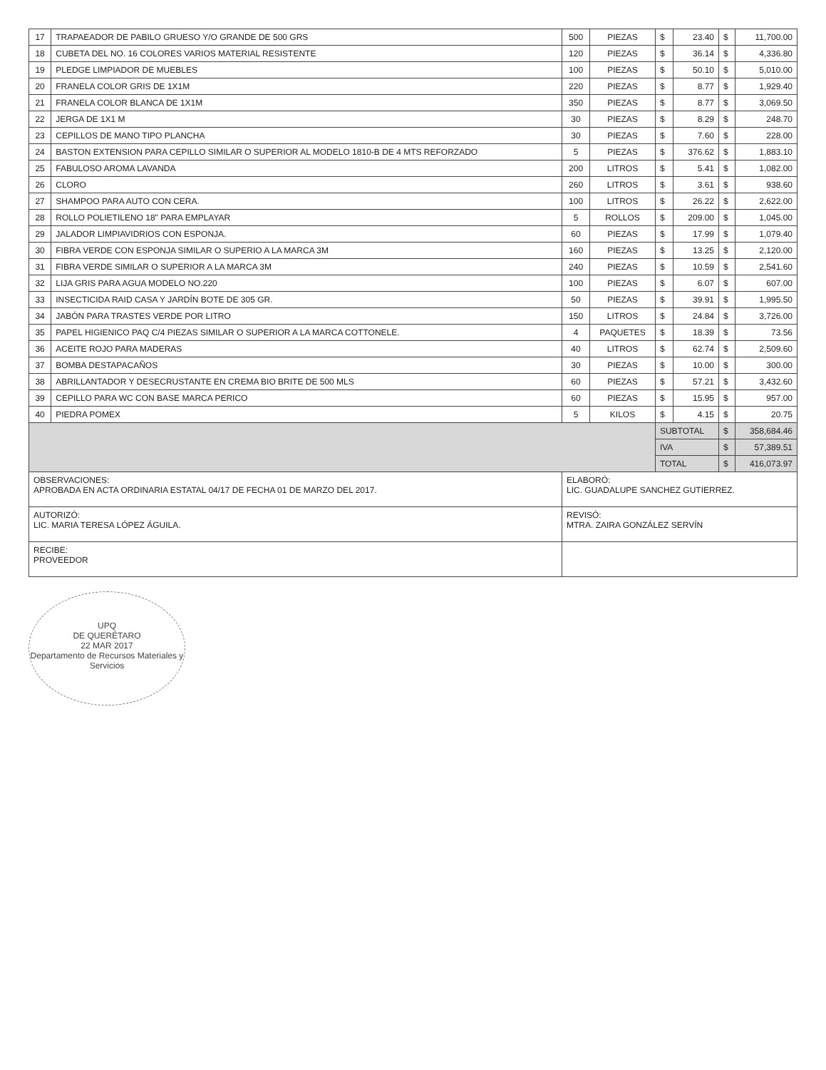| 17 | TRAPAEADOR DE PABILO GRUESO Y/O GRANDE DE 500 GRS | 500 | PIEZAS | $ | 23.40 | $ | 11,700.00 |
| 18 | CUBETA DEL NO. 16 COLORES VARIOS MATERIAL RESISTENTE | 120 | PIEZAS | $ | 36.14 | $ | 4,336.80 |
| 19 | PLEDGE LIMPIADOR DE MUEBLES | 100 | PIEZAS | $ | 50.10 | $ | 5,010.00 |
| 20 | FRANELA COLOR GRIS DE 1X1M | 220 | PIEZAS | $ | 8.77 | $ | 1,929.40 |
| 21 | FRANELA COLOR BLANCA DE 1X1M | 350 | PIEZAS | $ | 8.77 | $ | 3,069.50 |
| 22 | JERGA DE 1X1 M | 30 | PIEZAS | $ | 8.29 | $ | 248.70 |
| 23 | CEPILLOS DE MANO TIPO PLANCHA | 30 | PIEZAS | $ | 7.60 | $ | 228.00 |
| 24 | BASTON EXTENSION PARA CEPILLO SIMILAR O SUPERIOR AL MODELO 1810-B DE 4 MTS REFORZADO | 5 | PIEZAS | $ | 376.62 | $ | 1,883.10 |
| 25 | FABULOSO AROMA LAVANDA | 200 | LITROS | $ | 5.41 | $ | 1,082.00 |
| 26 | CLORO | 260 | LITROS | $ | 3.61 | $ | 938.60 |
| 27 | SHAMPOO PARA AUTO CON CERA. | 100 | LITROS | $ | 26.22 | $ | 2,622.00 |
| 28 | ROLLO POLIETILENO 18" PARA EMPLAYAR | 5 | ROLLOS | $ | 209.00 | $ | 1,045.00 |
| 29 | JALADOR LIMPIAVIDRIOS CON ESPONJA. | 60 | PIEZAS | $ | 17.99 | $ | 1,079.40 |
| 30 | FIBRA VERDE CON ESPONJA SIMILAR O SUPERIO A LA MARCA 3M | 160 | PIEZAS | $ | 13.25 | $ | 2,120.00 |
| 31 | FIBRA VERDE SIMILAR O SUPERIOR A LA MARCA 3M | 240 | PIEZAS | $ | 10.59 | $ | 2,541.60 |
| 32 | LIJA GRIS PARA AGUA MODELO NO.220 | 100 | PIEZAS | $ | 6.07 | $ | 607.00 |
| 33 | INSECTICIDA RAID CASA Y JARDÍN BOTE DE 305 GR. | 50 | PIEZAS | $ | 39.91 | $ | 1,995.50 |
| 34 | JABÓN PARA TRASTES VERDE POR LITRO | 150 | LITROS | $ | 24.84 | $ | 3,726.00 |
| 35 | PAPEL HIGIENICO PAQ C/4 PIEZAS SIMILAR O SUPERIOR A LA MARCA COTTONELE. | 4 | PAQUETES | $ | 18.39 | $ | 73.56 |
| 36 | ACEITE ROJO PARA MADERAS | 40 | LITROS | $ | 62.74 | $ | 2,509.60 |
| 37 | BOMBA DESTAPACAÑOS | 30 | PIEZAS | $ | 10.00 | $ | 300.00 |
| 38 | ABRILLANTADOR Y DESECRUSTANTE EN CREMA BIO BRITE DE 500 MLS | 60 | PIEZAS | $ | 57.21 | $ | 3,432.60 |
| 39 | CEPILLO PARA WC CON BASE MARCA PERICO | 60 | PIEZAS | $ | 15.95 | $ | 957.00 |
| 40 | PIEDRA POMEX | 5 | KILOS | $ | 4.15 | $ | 20.75 |
| | | | | SUBTOTAL | | $ | 358,684.46 |
| | | | | IVA | | $ | 57,389.51 |
| | | | | TOTAL | | $ | 416,073.97 |
| OBSERVACIONES: APROBADA EN ACTA ORDINARIA ESTATAL 04/17 DE FECHA 01 DE MARZO DEL 2017. | | ELABORÓ: LIC. GUADALUPE SANCHEZ GUTIERREZ. | | | | | |
| AUTORIZÓ: LIC. MARIA TERESA LÓPEZ ÁGUILA. | | REVISÓ: MTRA. ZAIRA GONZÁLEZ SERVÍN | | | | | |
| RECIBE: PROVEEDOR | | | | | | | |
UPQ
DE QUERÉTARO
22 MAR 2017
Departamento de Recursos Materiales y Servicios